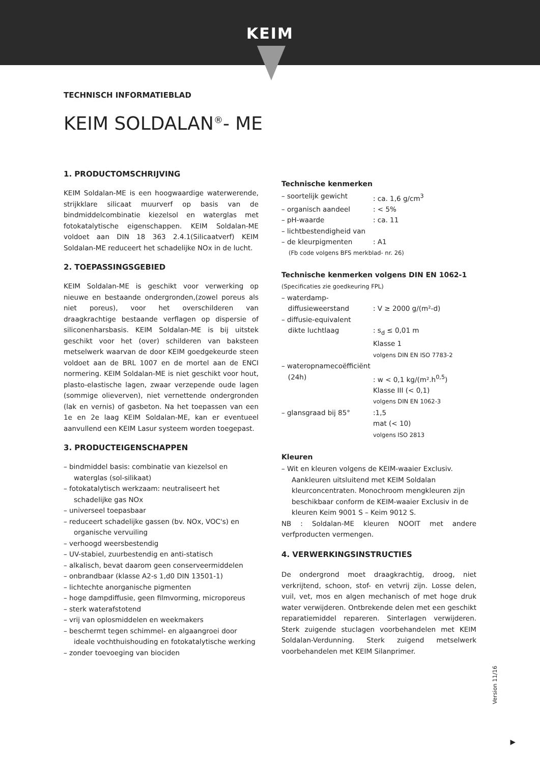KEIM
TECHNISCH INFORMATIEBLAD
KEIM SOLDALAN<sup>®</sup>- ME
1. PRODUCTOMSCHRIJVING
KEIM Soldalan-ME is een hoogwaardige waterwerende, strijkklare silicaat muurverf op basis van de bindmiddelcombinatie kiezelsol en waterglas met fotokatalytische eigenschappen. KEIM Soldalan-ME voldoet aan DIN 18 363 2.4.1(Silicaatverf) KEIM Soldalan-ME reduceert het schadelijke NOx in de lucht.
2. TOEPASSINGSGEBIED
KEIM Soldalan-ME is geschikt voor verwerking op nieuwe en bestaande ondergronden,(zowel poreus als niet poreus), voor het overschilderen van draagkrachtige bestaande verflagen op dispersie of siliconenharsbasis. KEIM Soldalan-ME is bij uitstek geschikt voor het (over) schilderen van baksteen metselwerk waarvan de door KEIM goedgekeurde steen voldoet aan de BRL 1007 en de mortel aan de ENCI normering. KEIM Soldalan-ME is niet geschikt voor hout, plasto-elastische lagen, zwaar verzepende oude lagen (sommige olieverven), niet vernettende ondergronden (lak en vernis) of gasbeton. Na het toepassen van een 1e en 2e laag KEIM Soldalan-ME, kan er eventueel aanvullend een KEIM Lasur systeem worden toegepast.
3. PRODUCTEIGENSCHAPPEN
– bindmiddel basis: combinatie van kiezelsol en waterglas (sol-silikaat)
– fotokatalytisch werkzaam: neutraliseert het schadelijke gas NOx
– universeel toepasbaar
– reduceert schadelijke gassen (bv. NOx, VOC's) en organische vervuiling
– verhoogd weersbestendig
– UV-stabiel, zuurbestendig en anti-statisch
– alkalisch, bevat daarom geen conserveermiddelen
– onbrandbaar (klasse A2-s 1,d0 DIN 13501-1)
– lichtechte anorganische pigmenten
– hoge dampdiffusie, geen filmvorming, microporeus
– sterk waterafstotend
– vrij van oplosmiddelen en weekmakers
– beschermt tegen schimmel- en algaangroei door ideale vochthuishouding en fotokatalytische werking
– zonder toevoeging van biociden
Technische kenmerken
– soortelijk gewicht: ca. 1,6 g/cm<sup>3</sup>
– organisch aandeel: < 5%
– pH-waarde: ca. 11
– lichtbestendigheid van
– de kleurpigmenten: A1
(Fb code volgens BFS merkblad- nr. 26)
Technische kenmerken volgens DIN EN 1062-1
(Specificaties zie goedkeuring FPL)
– waterdamp-
diffusieweerstand
: V ≥ 2000 g/(m²-d)
– diffusie-equivalent
dikte luchtlaag
: s<sub>d</sub> ≤ 0,01 m
Klasse 1
volgens DIN EN ISO 7783-2
– wateropnamecoëfficiënt
(24h)
: w < 0,1 kg/(m².h<sup>0,5</sup>)
Klasse III (< 0,1)
volgens DIN EN 1062-3
– glansgraad bij 85°:1,5
mat (< 10)
volgens ISO 2813
Kleuren
– Wit en kleuren volgens de KEIM-waaier Exclusiv. Aankleuren uitsluitend met KEIM Soldalan kleurconcentraten. Monochroom mengkleuren zijn beschikbaar conform de KEIM-waaier Exclusiv in de kleuren Keim 9001 S – Keim 9012 S.
NB : Soldalan-ME kleuren NOOIT met andere verfproducten vermengen.
4. VERWERKINGSINSTRUCTIES
De ondergrond moet draagkrachtig, droog, niet verkrijtend, schoon, stof- en vetvrij zijn. Losse delen, vuil, vet, mos en algen mechanisch of met hoge druk water verwijderen. Ontbrekende delen met een geschikt reparatiemiddel repareren. Sinterlagen verwijderen. Sterk zuigende stuclagen voorbehandelen met KEIM Soldalan-Verdunning. Sterk zuigend metselwerk voorbehandelen met KEIM Silanprimer.
Version 11/16
▶